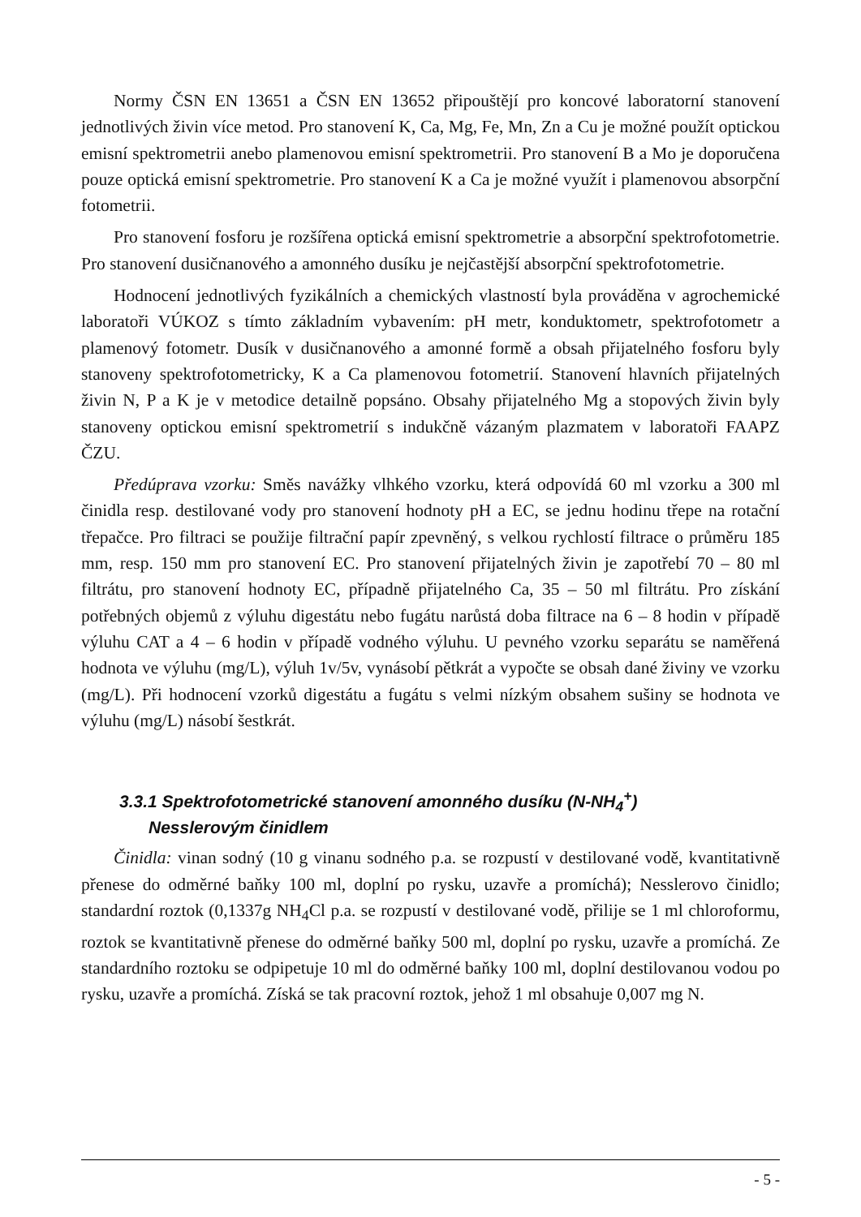Normy ČSN EN 13651 a ČSN EN 13652 připouštějí pro koncové laboratorní stanovení jednotlivých živin více metod. Pro stanovení K, Ca, Mg, Fe, Mn, Zn a Cu je možné použít optickou emisní spektrometrii anebo plamenovou emisní spektrometrii. Pro stanovení B a Mo je doporučena pouze optická emisní spektrometrie. Pro stanovení K a Ca je možné využít i plamenovou absorpční fotometrii.
Pro stanovení fosforu je rozšířena optická emisní spektrometrie a absorpční spektrofotometrie. Pro stanovení dusičnanového a amonného dusíku je nejčastější absorpční spektrofotometrie.
Hodnocení jednotlivých fyzikálních a chemických vlastností byla prováděna v agrochemické laboratoři VÚKOZ s tímto základním vybavením: pH metr, konduktometr, spektrofotometr a plamenový fotometr. Dusík v dusičnanového a amonné formě a obsah přijatelného fosforu byly stanoveny spektrofotometricky, K a Ca plamenovou fotometrií. Stanovení hlavních přijatelných živin N, P a K je v metodice detailně popsáno. Obsahy přijatelného Mg a stopových živin byly stanoveny optickou emisní spektrometrií s indukčně vázaným plazmatem v laboratoři FAAPZ ČZU.
Předúprava vzorku: Směs navážky vlhkého vzorku, která odpovídá 60 ml vzorku a 300 ml činidla resp. destilované vody pro stanovení hodnoty pH a EC, se jednu hodinu třepe na rotační třepačce. Pro filtraci se použije filtrační papír zpevněný, s velkou rychlostí filtrace o průměru 185 mm, resp. 150 mm pro stanovení EC. Pro stanovení přijatelných živin je zapotřebí 70 – 80 ml filtrátu, pro stanovení hodnoty EC, případně přijatelného Ca, 35 – 50 ml filtrátu. Pro získání potřebných objemů z výluhu digestátu nebo fugátu narůstá doba filtrace na 6 – 8 hodin v případě výluhu CAT a 4 – 6 hodin v případě vodného výluhu. U pevného vzorku separátu se naměřená hodnota ve výluhu (mg/L), výluh 1v/5v, vynásobí pětkrát a vypočte se obsah dané živiny ve vzorku (mg/L). Při hodnocení vzorků digestátu a fugátu s velmi nízkým obsahem sušiny se hodnota ve výluhu (mg/L) násobí šestkrát.
3.3.1 Spektrofotometrické stanovení amonného dusíku (N-NH<sub>4</sub><sup>+</sup>)
Nesslerovým činidlem
Činidla: vinan sodný (10 g vinanu sodného p.a. se rozpustí v destilované vodě, kvantitativně přenese do odměrné baňky 100 ml, doplní po rysku, uzavře a promíchá); Nesslerovo činidlo; standardní roztok (0,1337g NH<sub>4</sub>Cl p.a. se rozpustí v destilované vodě, přilije se 1 ml chloroformu, roztok se kvantitativně přenese do odměrné baňky 500 ml, doplní po rysku, uzavře a promíchá. Ze standardního roztoku se odpipetuje 10 ml do odměrné baňky 100 ml, doplní destilovanou vodou po rysku, uzavře a promíchá. Získá se tak pracovní roztok, jehož 1 ml obsahuje 0,007 mg N.
- 5 -